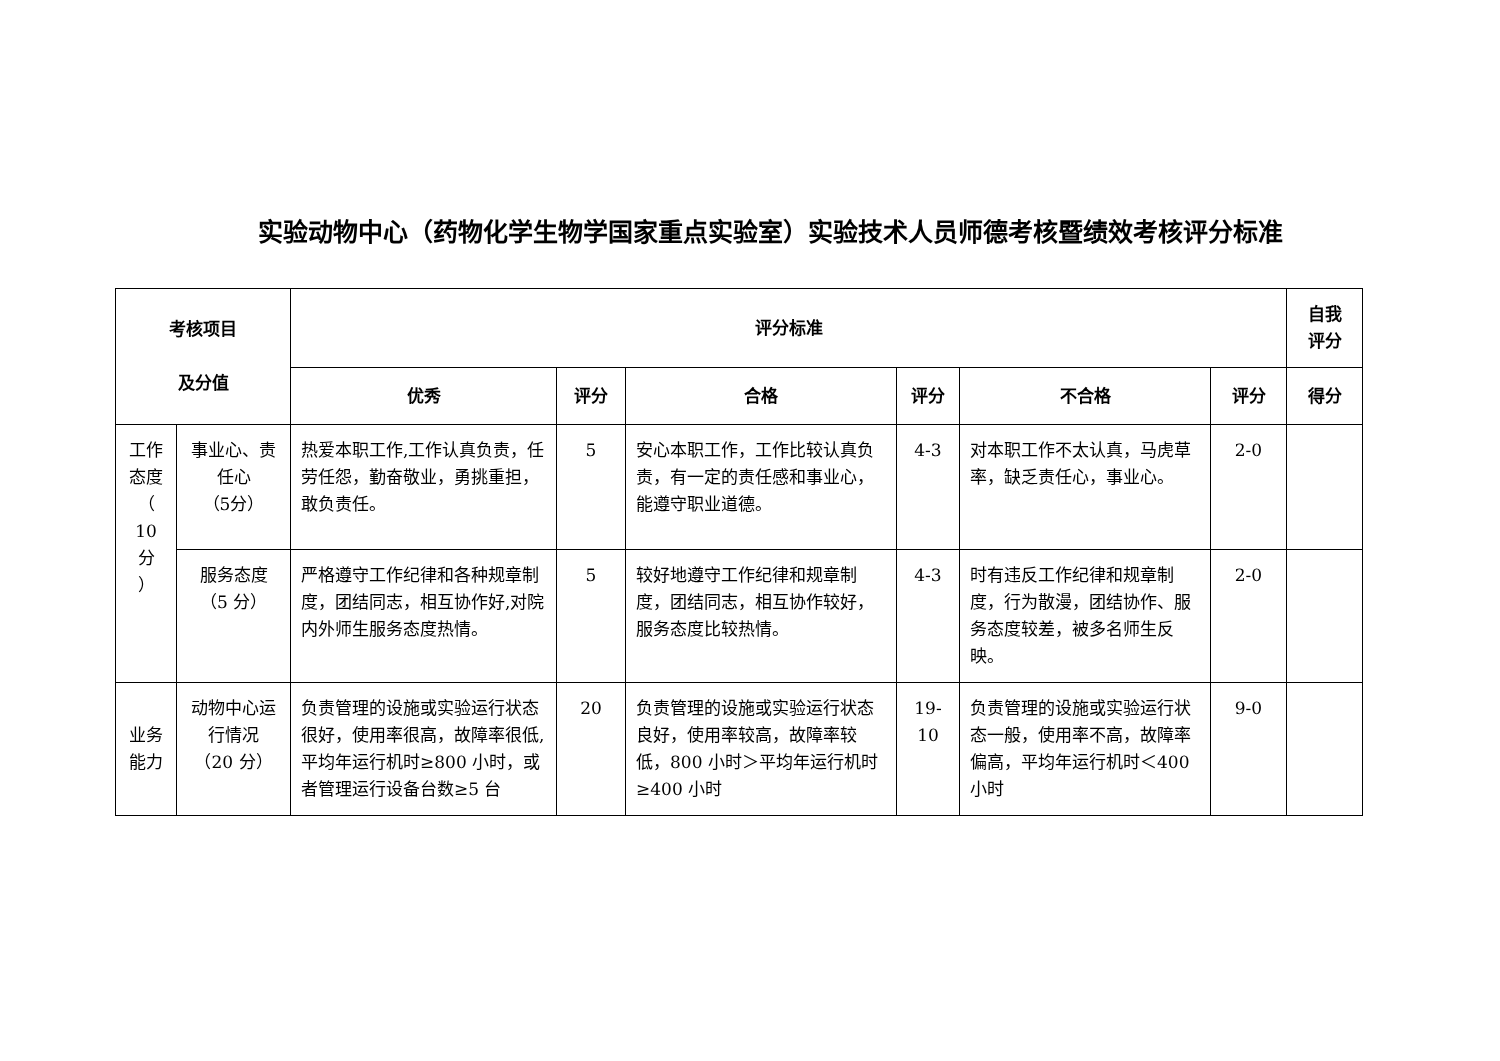实验动物中心（药物化学生物学国家重点实验室）实验技术人员师德考核暨绩效考核评分标准
| 考核项目 及分值 | | 评分标准 | | | | | | 自我 评分 |
| --- | --- | --- | --- | --- | --- | --- | --- | --- |
| | | 优秀 | 评分 | 合格 | 评分 | 不合格 | 评分 | 得分 |
| 工作态度 （ 10 分 ） | 事业心、责任心 （5分） | 热爱本职工作,工作认真负责，任劳任怨，勤奋敬业，勇挑重担，敢负责任。 | 5 | 安心本职工作，工作比较认真负责，有一定的责任感和事业心，能遵守职业道德。 | 4-3 | 对本职工作不太认真，马虎草率，缺乏责任心，事业心。 | 2-0 | |
| | 服务态度 （5 分） | 严格遵守工作纪律和各种规章制度，团结同志，相互协作好,对院内外师生服务态度热情。 | 5 | 较好地遵守工作纪律和规章制度，团结同志，相互协作较好，服务态度比较热情。 | 4-3 | 时有违反工作纪律和规章制度，行为散漫，团结协作、服务态度较差，被多名师生反映。 | 2-0 | |
| 业务能力 | 动物中心运行情况 （20 分） | 负责管理的设施或实验运行状态很好，使用率很高，故障率很低,平均年运行机时≥800 小时，或者管理运行设备台数≥5 台 | 20 | 负责管理的设施或实验运行状态良好，使用率较高，故障率较低，800 小时＞平均年运行机时≥400 小时 | 19- 10 | 负责管理的设施或实验运行状态一般，使用率不高，故障率偏高，平均年运行机时＜400 小时 | 9-0 | |